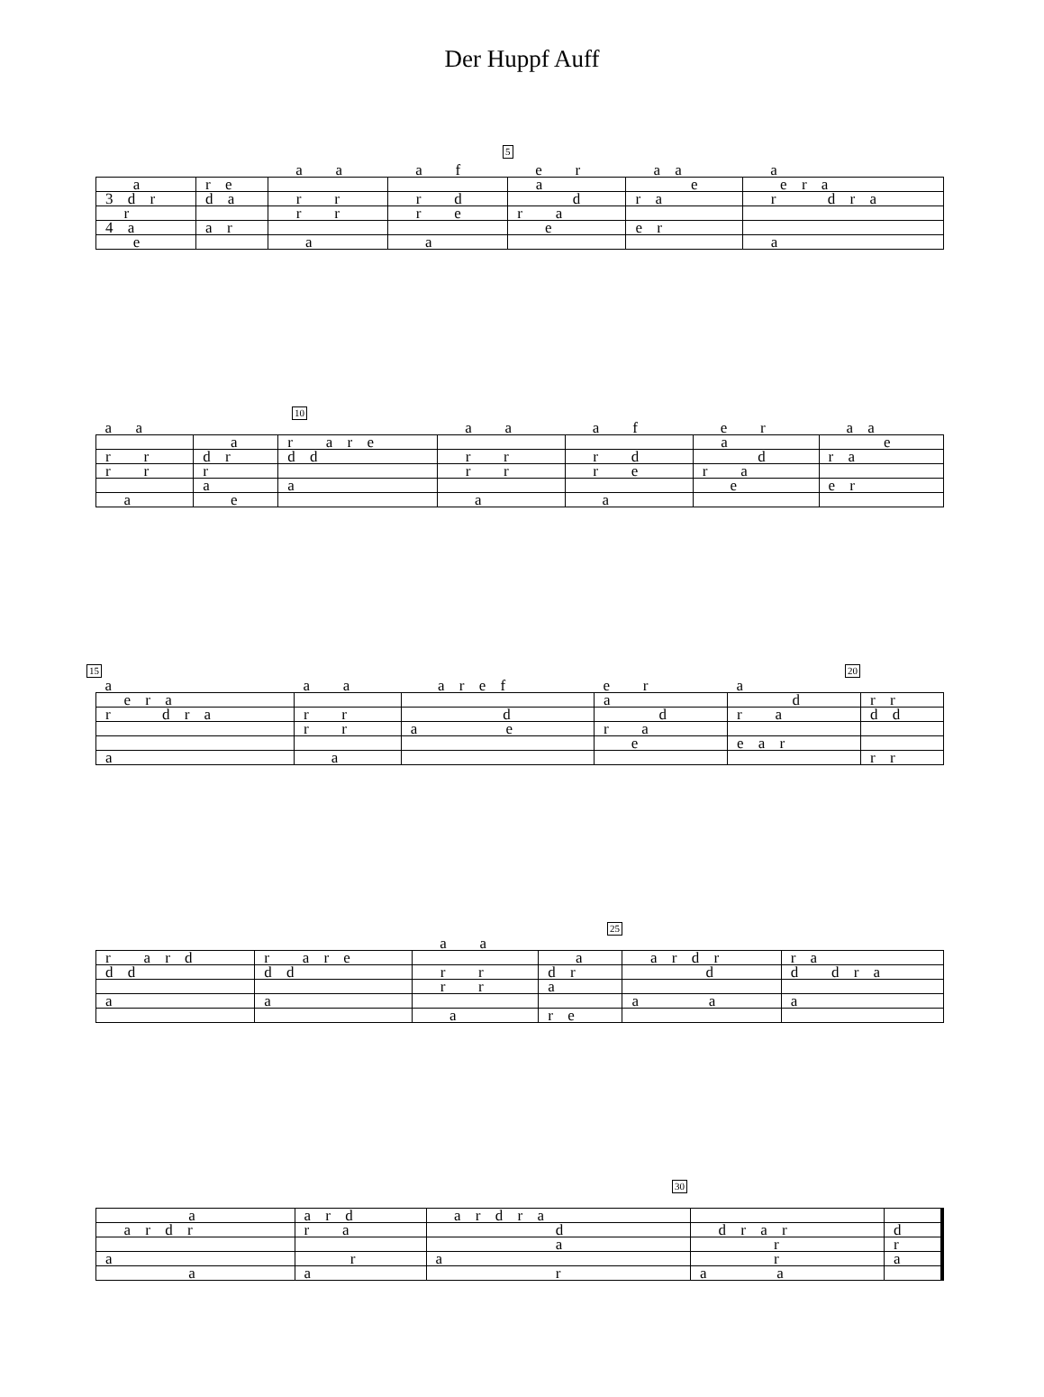Der Huppf Auff
5
| | | a a | a f | e r | a a | a |
| a | r e | | | a | e | e r a |
| 3 d r | d a | r r | r d | d | r a | r d r a |
| r | | r r | r e | r a | | |
| 4 a | a r | | | e | e r | |
| e | | a | a | | | a |
10
| a a | | | a a | a f | e r | a a |
| | a | r a r e | | | a | e |
| r r | d r | d d | r r | r d | d | r a |
| r r | r | | r r | r e | r a | |
| | a | a | | | e | e r |
| a | e | | a | a | | |
15 20
| a | a a | a r e f | e r | a | |
| e r a | | | a | d | r r |
| r d r a | r r | d | d | r a | d d |
| | r r | a e | r a | | |
| | | | e | e a r | |
| a | a | | | | r r |
25
| | | a a | | | |
| r a r d | r a r e | | a | a r d r | r a |
| d d | d d | r r | d r | d | d d r a |
| | | r r | a | | |
| a | a | | | a a | a |
| | | a | r e | | |
30
| a | a r d | a r d r a | | |
| a r d r | r a | d | d r a r | d |
| | | a | r | r |
| a | r | a | r | a |
| a | a | r | a a | |